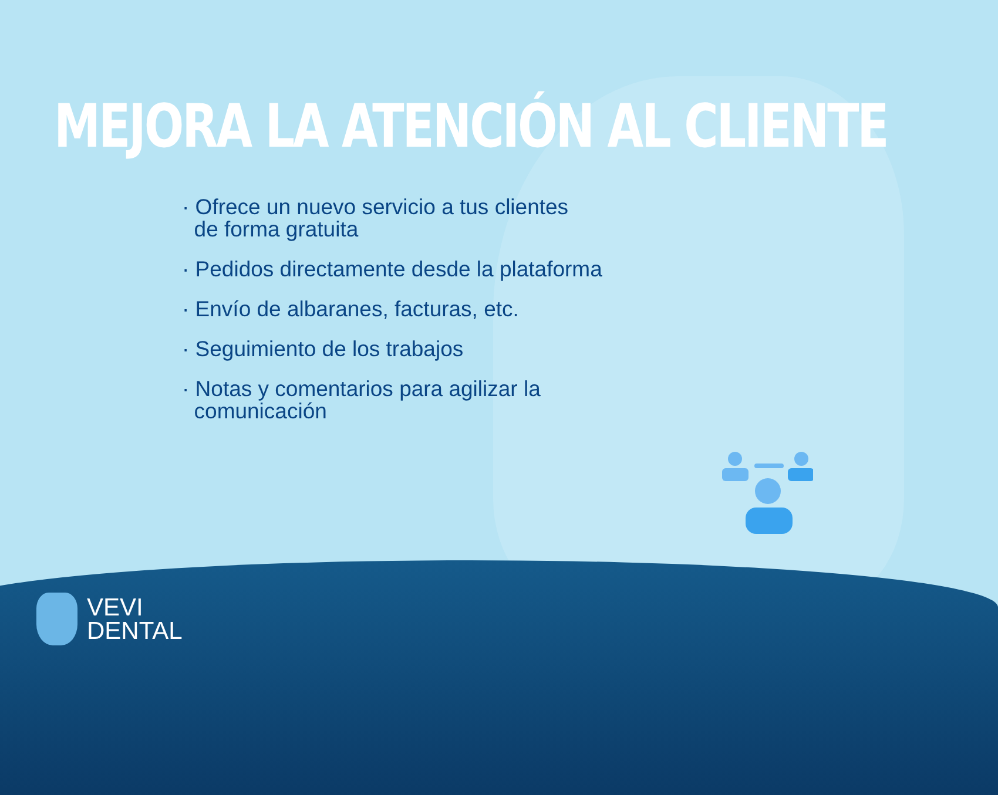MEJORA LA ATENCIÓN AL CLIENTE
· Ofrece un nuevo servicio a tus clientes
de forma gratuita
· Pedidos directamente desde la plataforma
· Envío de albaranes, facturas, etc.
· Seguimiento de los trabajos
· Notas y comentarios para agilizar la
comunicación
VEVI
DENTAL